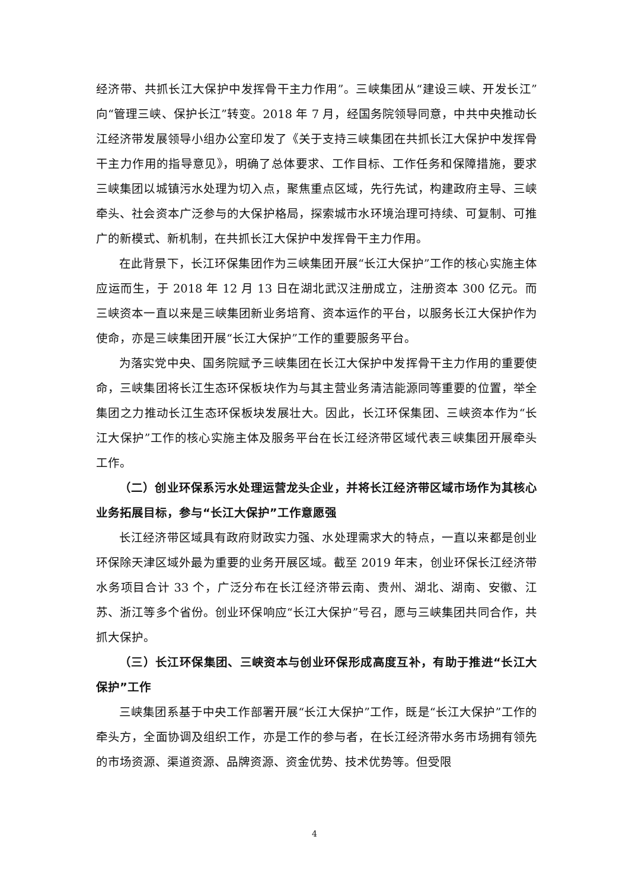经济带、共抓长江大保护中发挥骨干主力作用”。三峡集团从“建设三峡、开发长江”向“管理三峡、保护长江”转变。2018 年 7 月，经国务院领导同意，中共中央推动长江经济带发展领导小组办公室印发了《关于支持三峡集团在共抓长江大保护中发挥骨干主力作用的指导意见》，明确了总体要求、工作目标、工作任务和保障措施，要求三峡集团以城镇污水处理为切入点，聚焦重点区域，先行先试，构建政府主导、三峡牵头、社会资本广泛参与的大保护格局，探索城市水环境治理可持续、可复制、可推广的新模式、新机制，在共抓长江大保护中发挥骨干主力作用。
在此背景下，长江环保集团作为三峡集团开展“长江大保护”工作的核心实施主体应运而生，于 2018 年 12 月 13 日在湖北武汉注册成立，注册资本 300 亿元。而三峡资本一直以来是三峡集团新业务培育、资本运作的平台，以服务长江大保护作为使命，亦是三峡集团开展“长江大保护”工作的重要服务平台。
为落实党中央、国务院赋予三峡集团在长江大保护中发挥骨干主力作用的重要使命，三峡集团将长江生态环保板块作为与其主营业务清洁能源同等重要的位置，举全集团之力推动长江生态环保板块发展壮大。因此，长江环保集团、三峡资本作为“长江大保护”工作的核心实施主体及服务平台在长江经济带区域代表三峡集团开展牵头工作。
（二）创业环保系污水处理运营龙头企业，并将长江经济带区域市场作为其核心业务拓展目标，参与“长江大保护”工作意愿强
长江经济带区域具有政府财政实力强、水处理需求大的特点，一直以来都是创业环保除天津区域外最为重要的业务开展区域。截至 2019 年末，创业环保长江经济带水务项目合计 33 个，广泛分布在长江经济带云南、贵州、湖北、湖南、安徽、江苏、浙江等多个省份。创业环保响应“长江大保护”号召，愿与三峡集团共同合作，共抓大保护。
（三）长江环保集团、三峡资本与创业环保形成高度互补，有助于推进“长江大保护”工作
三峡集团系基于中央工作部署开展“长江大保护”工作，既是“长江大保护”工作的牵头方，全面协调及组织工作，亦是工作的参与者，在长江经济带水务市场拥有领先的市场资源、渠道资源、品牌资源、资金优势、技术优势等。但受限
4